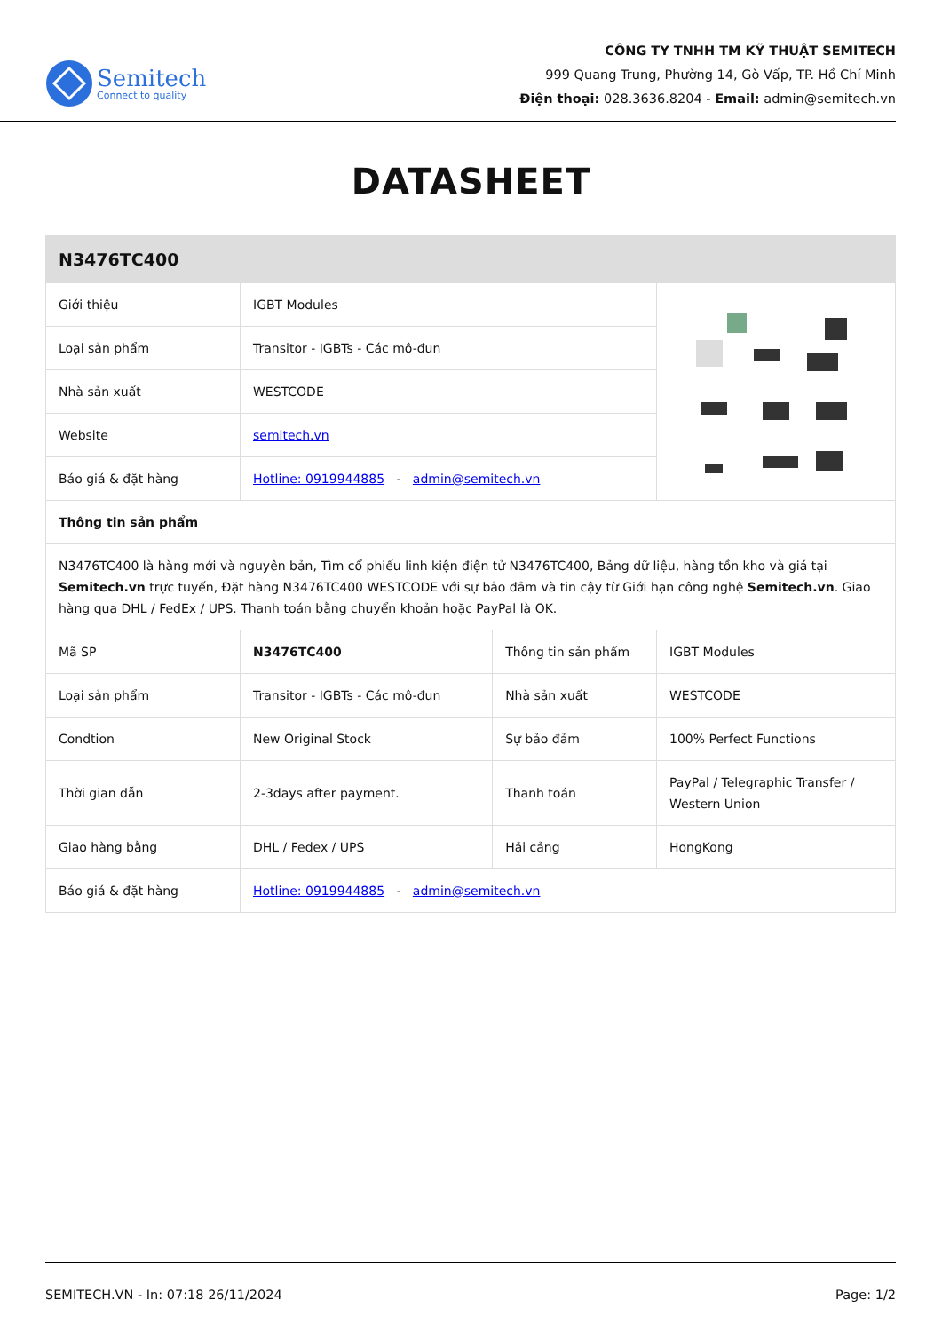Semitech
Connect to quality
CÔNG TY TNHH TM KỸ THUẬT SEMITECH
999 Quang Trung, Phường 14, Gò Vấp, TP. Hồ Chí Minh
Điện thoại: 028.3636.8204 - Email: admin@semitech.vn
DATASHEET
| N3476TC400 | | | |
| Giới thiệu | IGBT Modules | | |
| Loại sản phẩm | Transitor - IGBTs - Các mô-đun | | |
| Nhà sản xuất | WESTCODE | | |
| Website | semitech.vn | | |
| Báo giá & đặt hàng | Hotline: 0919944885 - admin@semitech.vn | | |
| Thông tin sản phẩm | | | |
| N3476TC400 là hàng mới và nguyên bản, Tìm cổ phiếu linh kiện điện tử N3476TC400, Bảng dữ liệu, hàng tồn kho và giá tại Semitech.vn trực tuyến, Đặt hàng N3476TC400 WESTCODE với sự bảo đảm và tin cậy từ Giới hạn công nghệ Semitech.vn . Giao hàng qua DHL / FedEx / UPS. Thanh toán bằng chuyển khoản hoặc PayPal là OK. | | | |
| Mã SP | N3476TC400 | Thông tin sản phẩm | IGBT Modules |
| Loại sản phẩm | Transitor - IGBTs - Các mô-đun | Nhà sản xuất | WESTCODE |
| Condtion | New Original Stock | Sự bảo đảm | 100% Perfect Functions |
| Thời gian dẫn | 2-3days after payment. | Thanh toán | PayPal / Telegraphic Transfer / Western Union |
| Giao hàng bằng | DHL / Fedex / UPS | Hải cảng | HongKong |
| Báo giá & đặt hàng | Hotline: 0919944885 - admin@semitech.vn | | |
SEMITECH.VN - In: 07:18 26/11/2024 Page: 1/2